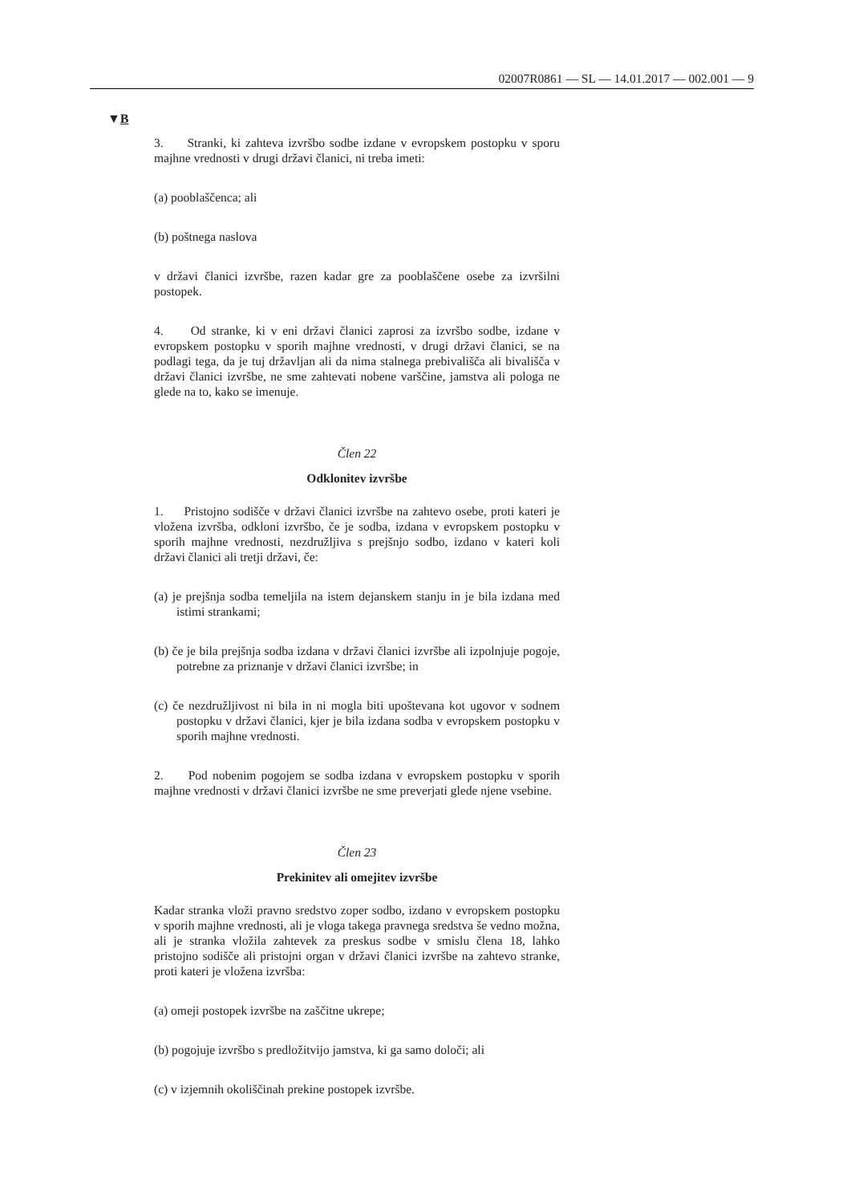02007R0861 — SL — 14.01.2017 — 002.001 — 9
▼B
3. Stranki, ki zahteva izvršbo sodbe izdane v evropskem postopku v sporu majhne vrednosti v drugi državi članici, ni treba imeti:
(a) pooblaščenca; ali
(b) poštnega naslova
v državi članici izvršbe, razen kadar gre za pooblaščene osebe za izvršilni postopek.
4. Od stranke, ki v eni državi članici zaprosi za izvršbo sodbe, izdane v evropskem postopku v sporih majhne vrednosti, v drugi državi članici, se na podlagi tega, da je tuj državljan ali da nima stalnega prebivališča ali bivališča v državi članici izvršbe, ne sme zahtevati nobene varščine, jamstva ali pologa ne glede na to, kako se imenuje.
Člen 22
Odklonitev izvršbe
1. Pristojno sodišče v državi članici izvršbe na zahtevo osebe, proti kateri je vložena izvršba, odkloni izvršbo, če je sodba, izdana v evropskem postopku v sporih majhne vrednosti, nezdružljiva s prejšnjo sodbo, izdano v kateri koli državi članici ali tretji državi, če:
(a) je prejšnja sodba temeljila na istem dejanskem stanju in je bila izdana med istimi strankami;
(b) če je bila prejšnja sodba izdana v državi članici izvršbe ali izpolnjuje pogoje, potrebne za priznanje v državi članici izvršbe; in
(c) če nezdružljivost ni bila in ni mogla biti upoštevana kot ugovor v sodnem postopku v državi članici, kjer je bila izdana sodba v evropskem postopku v sporih majhne vrednosti.
2. Pod nobenim pogojem se sodba izdana v evropskem postopku v sporih majhne vrednosti v državi članici izvršbe ne sme preverjati glede njene vsebine.
Člen 23
Prekinitev ali omejitev izvršbe
Kadar stranka vloži pravno sredstvo zoper sodbo, izdano v evropskem postopku v sporih majhne vrednosti, ali je vloga takega pravnega sredstva še vedno možna, ali je stranka vložila zahtevek za preskus sodbe v smislu člena 18, lahko pristojno sodišče ali pristojni organ v državi članici izvršbe na zahtevo stranke, proti kateri je vložena izvršba:
(a) omeji postopek izvršbe na zaščitne ukrepe;
(b) pogojuje izvršbo s predložitvijo jamstva, ki ga samo določi; ali
(c) v izjemnih okoliščinah prekine postopek izvršbe.